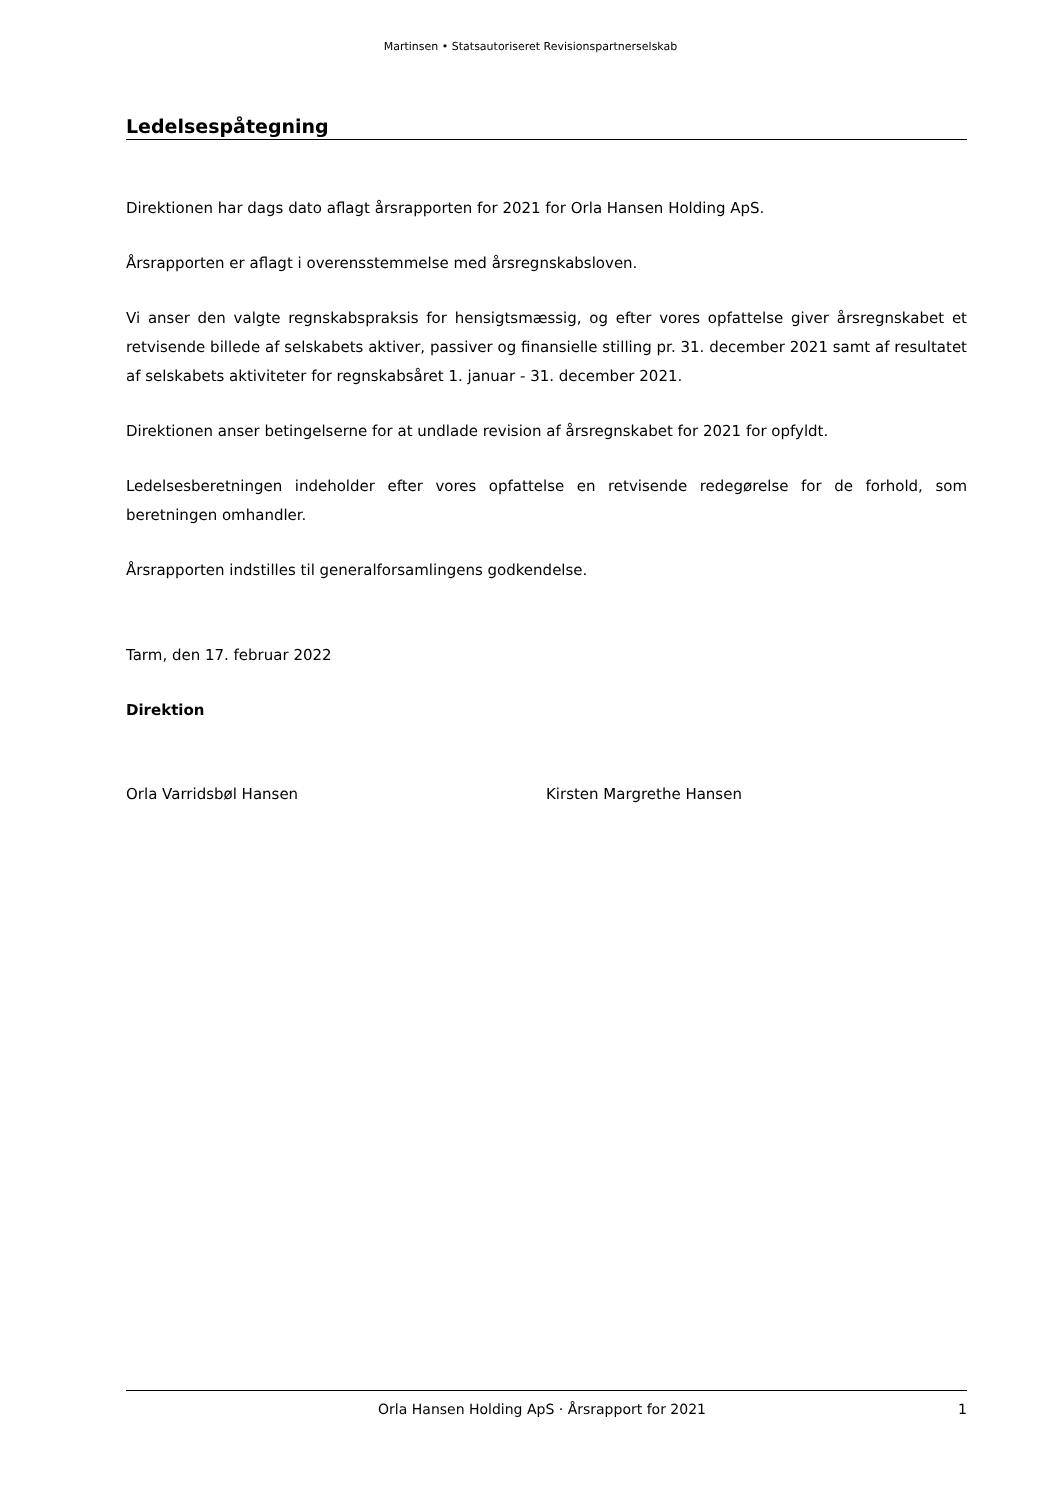Martinsen • Statsautoriseret Revisionspartnerselskab
Ledelsespåtegning
Direktionen har dags dato aflagt årsrapporten for 2021 for Orla Hansen Holding ApS.
Årsrapporten er aflagt i overensstemmelse med årsregnskabsloven.
Vi anser den valgte regnskabspraksis for hensigtsmæssig, og efter vores opfattelse giver årsregnskabet et retvisende billede af selskabets aktiver, passiver og finansielle stilling pr. 31. december 2021 samt af resultatet af selskabets aktiviteter for regnskabsåret 1. januar - 31. december 2021.
Direktionen anser betingelserne for at undlade revision af årsregnskabet for 2021 for opfyldt.
Ledelsesberetningen indeholder efter vores opfattelse en retvisende redegørelse for de forhold, som beretningen omhandler.
Årsrapporten indstilles til generalforsamlingens godkendelse.
Tarm, den 17. februar 2022
Direktion
Orla Varridsbøl Hansen Kirsten Margrethe Hansen
Orla Hansen Holding ApS · Årsrapport for 2021 1